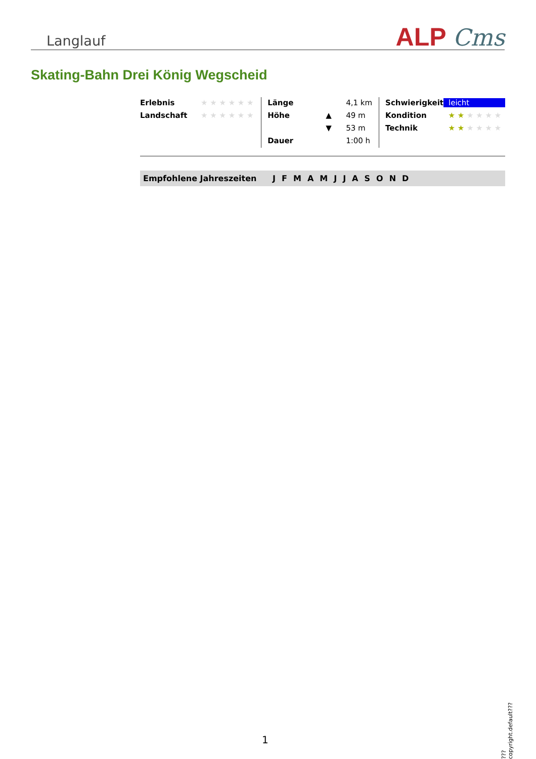Langlauf
ALP Cms
Skating-Bahn Drei König Wegscheid
| Erlebnis | ★ ★ ★ ★ ★ ★ |
| Landschaft | ★ ★ ★ ★ ★ ★ |
| Länge | | 4,1 km |
| Höhe | ▲ | 49 m |
| | ▼ | 53 m |
| Dauer | | 1:00 h |
| Schwierigkeit | leicht |
| Kondition | ★ ★ ★ ★ ★ ★ |
| Technik | ★ ★ ★ ★ ★ ★ |
Empfohlene Jahreszeiten JFMAMJJASOND
???copyright.default???
1